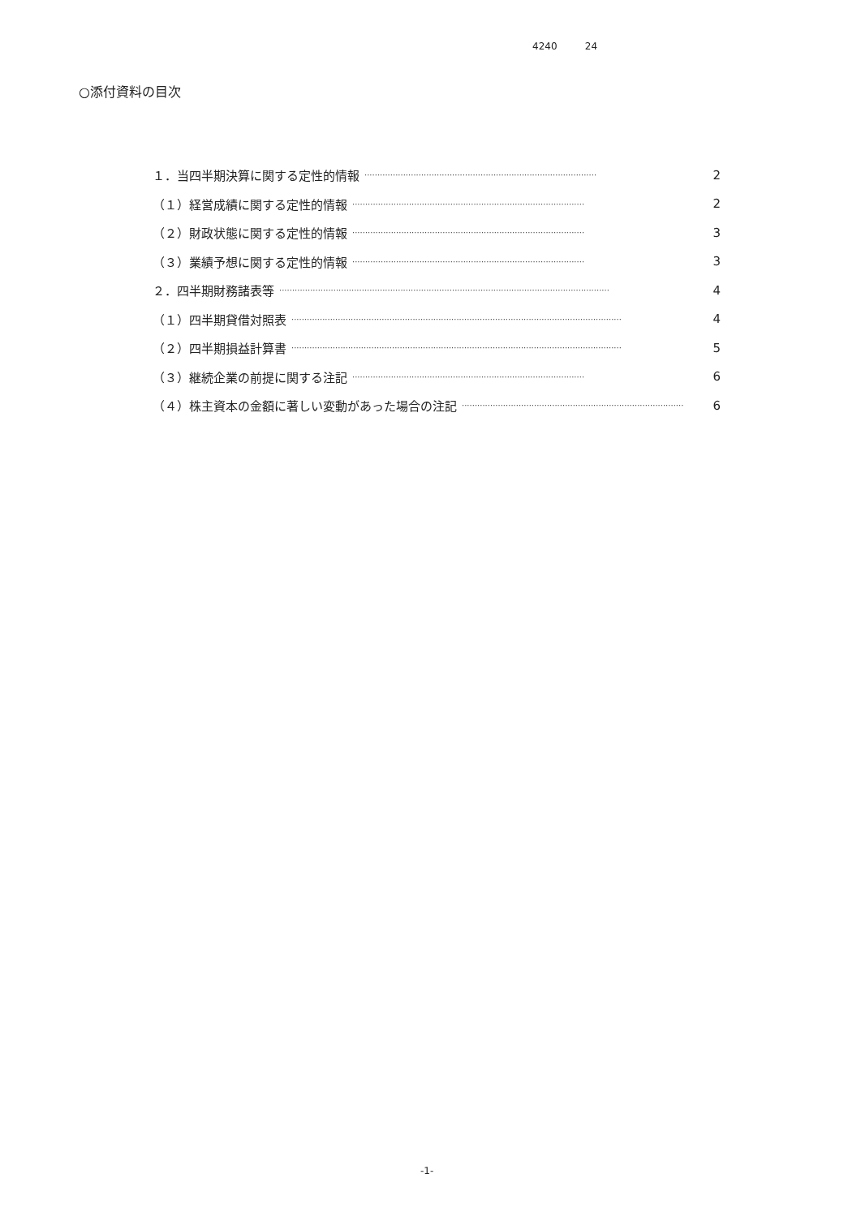4240 24
○添付資料の目次
１．当四半期決算に関する定性的情報 ·························································································· 2
（１）経営成績に関する定性的情報 ·························································································· 2
（２）財政状態に関する定性的情報 ·························································································· 3
（３）業績予想に関する定性的情報 ·························································································· 3
２．四半期財務諸表等 ································································································································ 4
（１）四半期貸借対照表 ································································································································ 4
（２）四半期損益計算書 ································································································································ 5
（３）継続企業の前提に関する注記 ·························································································· 6
（４）株主資本の金額に著しい変動があった場合の注記 ·························································································· 6
-1-